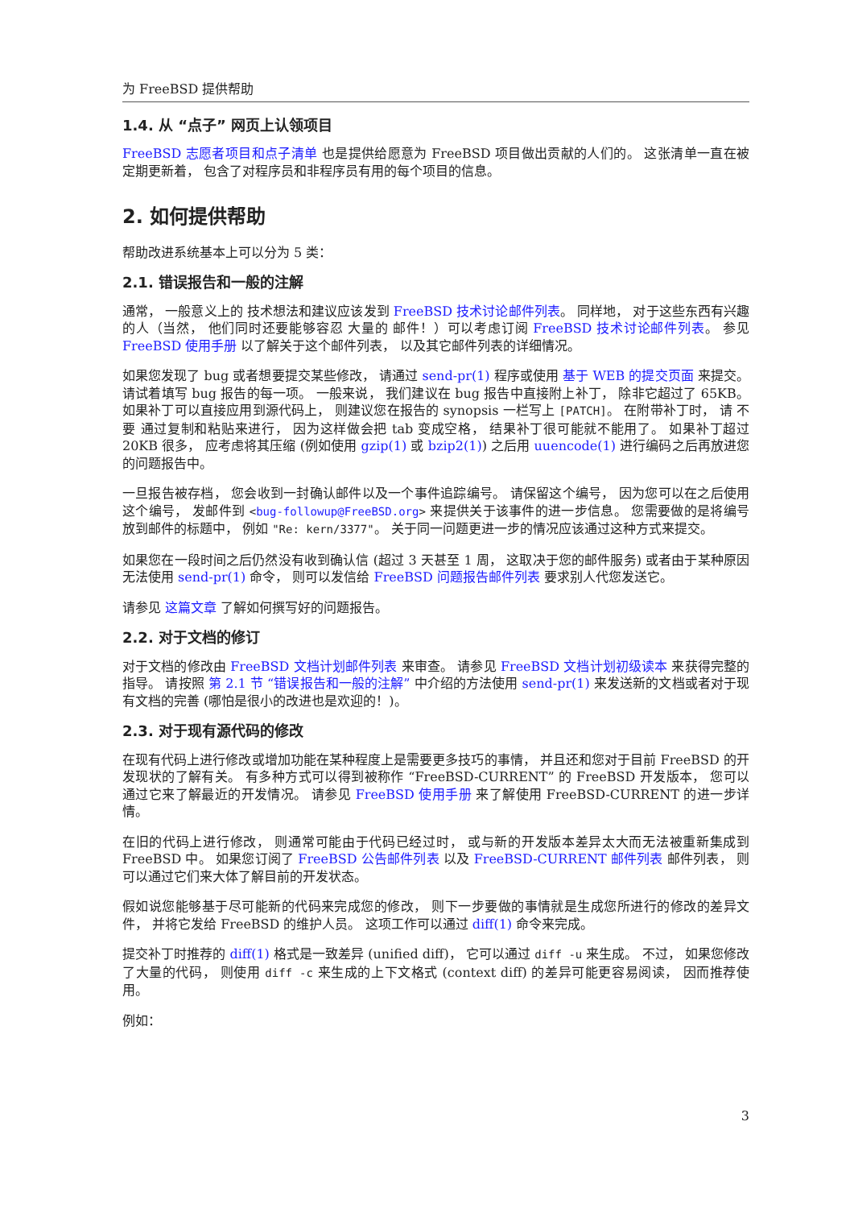为 FreeBSD 提供帮助
1.4. 从 “点子” 网页上认领项目
FreeBSD 志愿者项目和点子清单 也是提供给愿意为 FreeBSD 项目做出贡献的人们的。 这张清单一直在被定期更新着， 包含了对程序员和非程序员有用的每个项目的信息。
2. 如何提供帮助
帮助改进系统基本上可以分为 5 类：
2.1. 错误报告和一般的注解
通常， 一般意义上的 技术想法和建议应该发到 FreeBSD 技术讨论邮件列表。 同样地， 对于这些东西有兴趣的人（当然， 他们同时还要能够容忍 大量的 邮件！）可以考虑订阅 FreeBSD 技术讨论邮件列表。 参见 FreeBSD 使用手册 以了解关于这个邮件列表， 以及其它邮件列表的详细情况。
如果您发现了 bug 或者想要提交某些修改， 请通过 send-pr(1) 程序或使用 基于 WEB 的提交页面 来提交。 请试着填写 bug 报告的每一项。 一般来说， 我们建议在 bug 报告中直接附上补丁， 除非它超过了 65KB。 如果补丁可以直接应用到源代码上， 则建议您在报告的 synopsis 一栏写上 [PATCH]。 在附带补丁时， 请 不要 通过复制和粘贴来进行， 因为这样做会把 tab 变成空格， 结果补丁很可能就不能用了。 如果补丁超过 20KB 很多， 应考虑将其压缩 (例如使用 gzip(1) 或 bzip2(1)) 之后用 uuencode(1) 进行编码之后再放进您的问题报告中。
一旦报告被存档， 您会收到一封确认邮件以及一个事件追踪编号。 请保留这个编号， 因为您可以在之后使用这个编号， 发邮件到 <bug-followup@FreeBSD.org> 来提供关于该事件的进一步信息。 您需要做的是将编号放到邮件的标题中， 例如 "Re: kern/3377"。 关于同一问题更进一步的情况应该通过这种方式来提交。
如果您在一段时间之后仍然没有收到确认信 (超过 3 天甚至 1 周， 这取决于您的邮件服务) 或者由于某种原因无法使用 send-pr(1) 命令， 则可以发信给 FreeBSD 问题报告邮件列表 要求别人代您发送它。
请参见 这篇文章 了解如何撰写好的问题报告。
2.2. 对于文档的修订
对于文档的修改由 FreeBSD 文档计划邮件列表 来审查。 请参见 FreeBSD 文档计划初级读本 来获得完整的指导。 请按照 第 2.1 节 “错误报告和一般的注解” 中介绍的方法使用 send-pr(1) 来发送新的文档或者对于现有文档的完善 (哪怕是很小的改进也是欢迎的！)。
2.3. 对于现有源代码的修改
在现有代码上进行修改或增加功能在某种程度上是需要更多技巧的事情， 并且还和您对于目前 FreeBSD 的开发现状的了解有关。 有多种方式可以得到被称作 “FreeBSD-CURRENT” 的 FreeBSD 开发版本， 您可以通过它来了解最近的开发情况。 请参见 FreeBSD 使用手册 来了解使用 FreeBSD-CURRENT 的进一步详情。
在旧的代码上进行修改， 则通常可能由于代码已经过时， 或与新的开发版本差异太大而无法被重新集成到 FreeBSD 中。 如果您订阅了 FreeBSD 公告邮件列表 以及 FreeBSD-CURRENT 邮件列表 邮件列表， 则可以通过它们来大体了解目前的开发状态。
假如说您能够基于尽可能新的代码来完成您的修改， 则下一步要做的事情就是生成您所进行的修改的差异文件， 并将它发给 FreeBSD 的维护人员。 这项工作可以通过 diff(1) 命令来完成。
提交补丁时推荐的 diff(1) 格式是一致差异 (unified diff)， 它可以通过 diff -u 来生成。 不过， 如果您修改了大量的代码， 则使用 diff -c 来生成的上下文格式 (context diff) 的差异可能更容易阅读， 因而推荐使用。
例如：
3